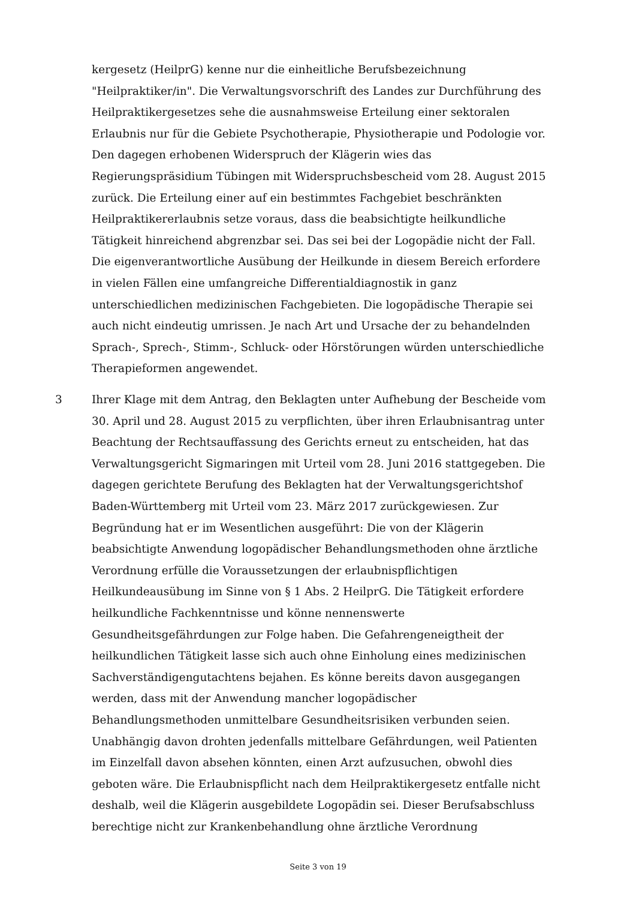kergesetz (HeilprG) kenne nur die einheitliche Berufsbezeichnung "Heilpraktiker/in". Die Verwaltungsvorschrift des Landes zur Durchführung des Heilpraktikergesetzes sehe die ausnahmsweise Erteilung einer sektoralen Erlaubnis nur für die Gebiete Psychotherapie, Physiotherapie und Podologie vor. Den dagegen erhobenen Widerspruch der Klägerin wies das Regierungspräsidium Tübingen mit Widerspruchsbescheid vom 28. August 2015 zurück. Die Erteilung einer auf ein bestimmtes Fachgebiet beschränkten Heilpraktikererlaubnis setze voraus, dass die beabsichtigte heilkundliche Tätigkeit hinreichend abgrenzbar sei. Das sei bei der Logopädie nicht der Fall. Die eigenverantwortliche Ausübung der Heilkunde in diesem Bereich erfordere in vielen Fällen eine umfangreiche Differentialdiagnostik in ganz unterschiedlichen medizinischen Fachgebieten. Die logopädische Therapie sei auch nicht eindeutig umrissen. Je nach Art und Ursache der zu behandelnden Sprach-, Sprech-, Stimm-, Schluck- oder Hörstörungen würden unterschiedliche Therapieformen angewendet.
3
Ihrer Klage mit dem Antrag, den Beklagten unter Aufhebung der Bescheide vom 30. April und 28. August 2015 zu verpflichten, über ihren Erlaubnisantrag unter Beachtung der Rechtsauffassung des Gerichts erneut zu entscheiden, hat das Verwaltungsgericht Sigmaringen mit Urteil vom 28. Juni 2016 stattgegeben. Die dagegen gerichtete Berufung des Beklagten hat der Verwaltungsgerichtshof Baden-Württemberg mit Urteil vom 23. März 2017 zurückgewiesen. Zur Begründung hat er im Wesentlichen ausgeführt: Die von der Klägerin beabsichtigte Anwendung logopädischer Behandlungsmethoden ohne ärztliche Verordnung erfülle die Voraussetzungen der erlaubnispflichtigen Heilkundeausübung im Sinne von § 1 Abs. 2 HeilprG. Die Tätigkeit erfordere heilkundliche Fachkenntnisse und könne nennenswerte Gesundheitsgefährdungen zur Folge haben. Die Gefahrengeneigtheit der heilkundlichen Tätigkeit lasse sich auch ohne Einholung eines medizinischen Sachverständigengutachtens bejahen. Es könne bereits davon ausgegangen werden, dass mit der Anwendung mancher logopädischer Behandlungsmethoden unmittelbare Gesundheitsrisiken verbunden seien. Unabhängig davon drohten jedenfalls mittelbare Gefährdungen, weil Patienten im Einzelfall davon absehen könnten, einen Arzt aufzusuchen, obwohl dies geboten wäre. Die Erlaubnispflicht nach dem Heilpraktikergesetz entfalle nicht deshalb, weil die Klägerin ausgebildete Logopädin sei. Dieser Berufsabschluss berechtige nicht zur Krankenbehandlung ohne ärztliche Verordnung
Seite 3 von 19